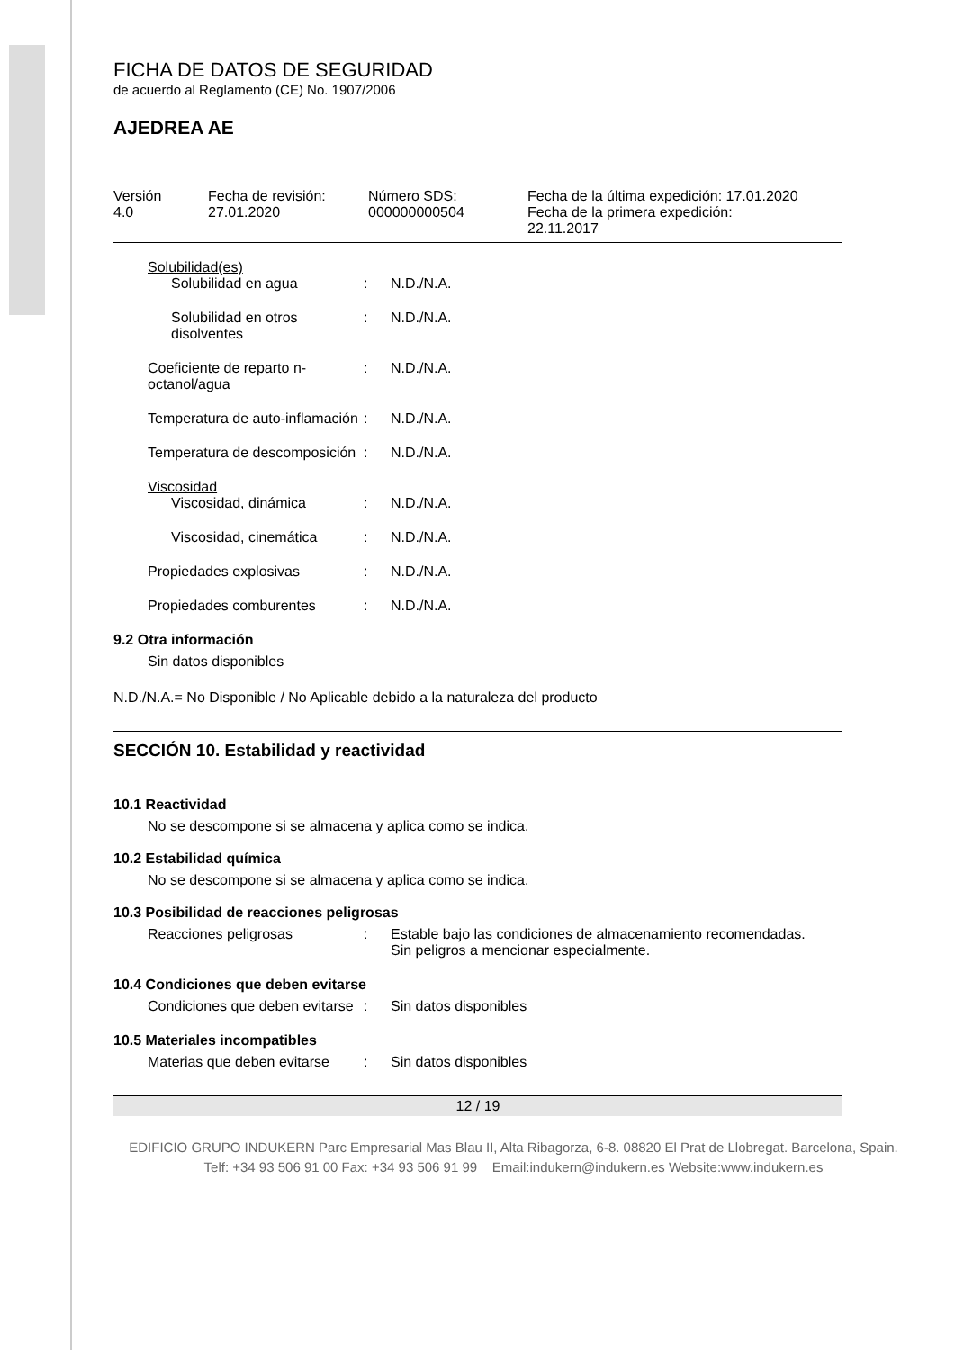FICHA DE DATOS DE SEGURIDAD
de acuerdo al Reglamento (CE) No. 1907/2006
AJEDREA AE
Versión
4.0
Fecha de revisión:
27.01.2020
Número SDS:
000000000504
Fecha de la última expedición: 17.01.2020
Fecha de la primera expedición:
22.11.2017
Solubilidad(es)
Solubilidad en agua: N.D./N.A.
Solubilidad en otros disolventes: N.D./N.A.
Coeficiente de reparto n-octanol/agua: N.D./N.A.
Temperatura de auto-inflamación: N.D./N.A.
Temperatura de descomposición: N.D./N.A.
Viscosidad
Viscosidad, dinámica: N.D./N.A.
Viscosidad, cinemática: N.D./N.A.
Propiedades explosivas: N.D./N.A.
Propiedades comburentes: N.D./N.A.
9.2 Otra información
Sin datos disponibles
N.D./N.A.= No Disponible / No Aplicable debido a la naturaleza del producto
SECCIÓN 10. Estabilidad y reactividad
10.1 Reactividad
No se descompone si se almacena y aplica como se indica.
10.2 Estabilidad química
No se descompone si se almacena y aplica como se indica.
10.3 Posibilidad de reacciones peligrosas
Reacciones peligrosas: Estable bajo las condiciones de almacenamiento recomendadas.
Sin peligros a mencionar especialmente.
10.4 Condiciones que deben evitarse
Condiciones que deben evitarse: Sin datos disponibles
10.5 Materiales incompatibles
Materias que deben evitarse: Sin datos disponibles
12 / 19
EDIFICIO GRUPO INDUKERN Parc Empresarial Mas Blau II, Alta Ribagorza, 6-8. 08820 El Prat de Llobregat. Barcelona, Spain.
Telf: +34 93 506 91 00 Fax: +34 93 506 91 99 Email:indukern@indukern.es Website:www.indukern.es